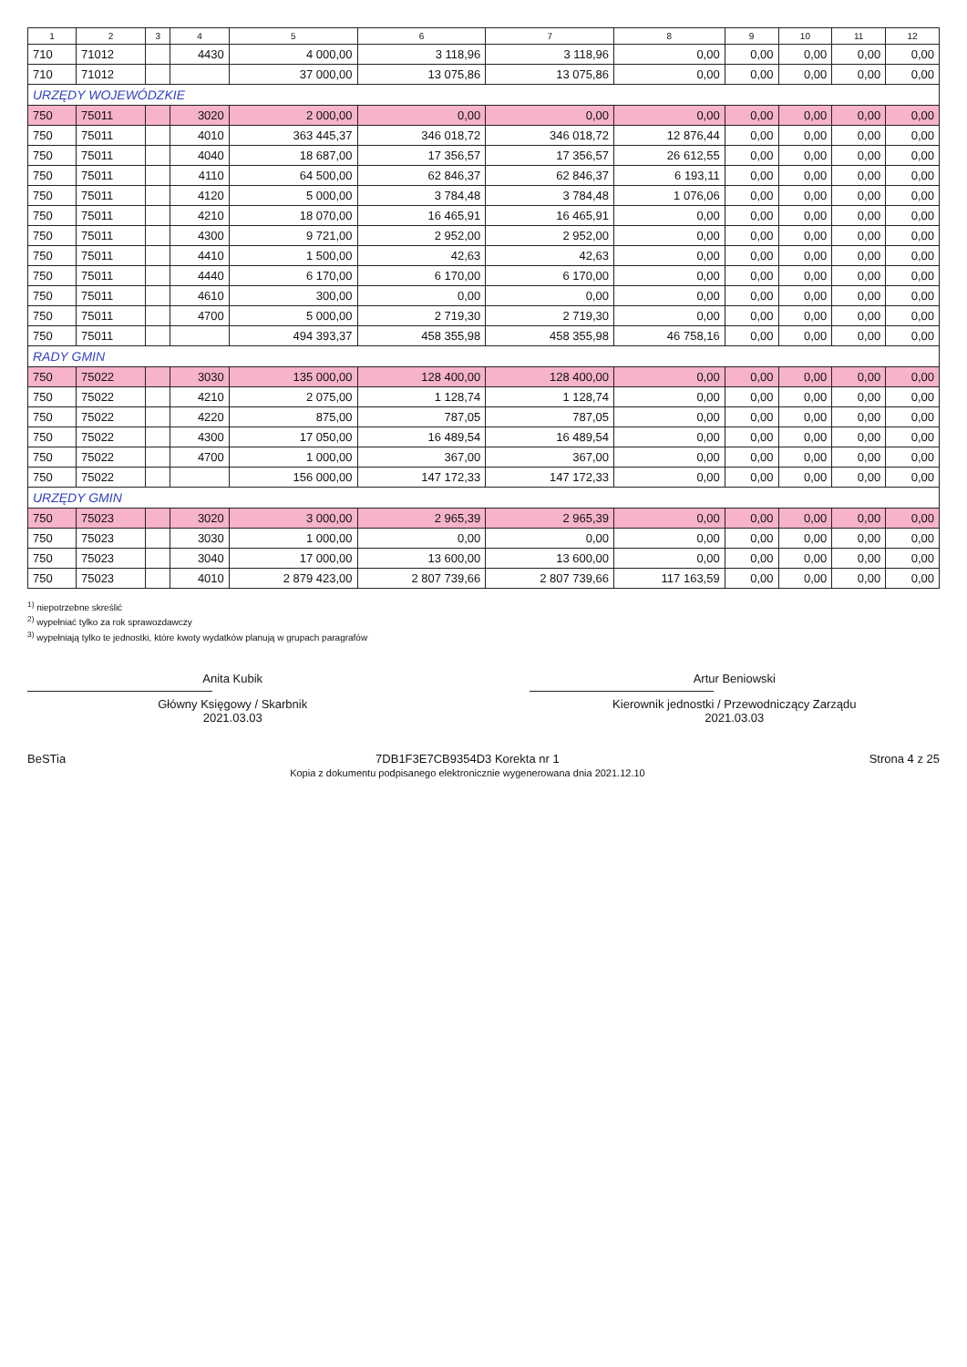| 1 | 2 | 3 | 4 | 5 | 6 | 7 | 8 | 9 | 10 | 11 | 12 |
| --- | --- | --- | --- | --- | --- | --- | --- | --- | --- | --- | --- |
| 710 | 71012 | | 4430 | 4 000,00 | 3 118,96 | 3 118,96 | 0,00 | 0,00 | 0,00 | 0,00 | 0,00 |
| 710 | 71012 | | | 37 000,00 | 13 075,86 | 13 075,86 | 0,00 | 0,00 | 0,00 | 0,00 | 0,00 |
| URZĘDY WOJEWÓDZKIE | | | | | | | | | | | |
| 750 | 75011 | | 3020 | 2 000,00 | 0,00 | 0,00 | 0,00 | 0,00 | 0,00 | 0,00 | 0,00 |
| 750 | 75011 | | 4010 | 363 445,37 | 346 018,72 | 346 018,72 | 12 876,44 | 0,00 | 0,00 | 0,00 | 0,00 |
| 750 | 75011 | | 4040 | 18 687,00 | 17 356,57 | 17 356,57 | 26 612,55 | 0,00 | 0,00 | 0,00 | 0,00 |
| 750 | 75011 | | 4110 | 64 500,00 | 62 846,37 | 62 846,37 | 6 193,11 | 0,00 | 0,00 | 0,00 | 0,00 |
| 750 | 75011 | | 4120 | 5 000,00 | 3 784,48 | 3 784,48 | 1 076,06 | 0,00 | 0,00 | 0,00 | 0,00 |
| 750 | 75011 | | 4210 | 18 070,00 | 16 465,91 | 16 465,91 | 0,00 | 0,00 | 0,00 | 0,00 | 0,00 |
| 750 | 75011 | | 4300 | 9 721,00 | 2 952,00 | 2 952,00 | 0,00 | 0,00 | 0,00 | 0,00 | 0,00 |
| 750 | 75011 | | 4410 | 1 500,00 | 42,63 | 42,63 | 0,00 | 0,00 | 0,00 | 0,00 | 0,00 |
| 750 | 75011 | | 4440 | 6 170,00 | 6 170,00 | 6 170,00 | 0,00 | 0,00 | 0,00 | 0,00 | 0,00 |
| 750 | 75011 | | 4610 | 300,00 | 0,00 | 0,00 | 0,00 | 0,00 | 0,00 | 0,00 | 0,00 |
| 750 | 75011 | | 4700 | 5 000,00 | 2 719,30 | 2 719,30 | 0,00 | 0,00 | 0,00 | 0,00 | 0,00 |
| 750 | 75011 | | | 494 393,37 | 458 355,98 | 458 355,98 | 46 758,16 | 0,00 | 0,00 | 0,00 | 0,00 |
| RADY GMIN | | | | | | | | | | | |
| 750 | 75022 | | 3030 | 135 000,00 | 128 400,00 | 128 400,00 | 0,00 | 0,00 | 0,00 | 0,00 | 0,00 |
| 750 | 75022 | | 4210 | 2 075,00 | 1 128,74 | 1 128,74 | 0,00 | 0,00 | 0,00 | 0,00 | 0,00 |
| 750 | 75022 | | 4220 | 875,00 | 787,05 | 787,05 | 0,00 | 0,00 | 0,00 | 0,00 | 0,00 |
| 750 | 75022 | | 4300 | 17 050,00 | 16 489,54 | 16 489,54 | 0,00 | 0,00 | 0,00 | 0,00 | 0,00 |
| 750 | 75022 | | 4700 | 1 000,00 | 367,00 | 367,00 | 0,00 | 0,00 | 0,00 | 0,00 | 0,00 |
| 750 | 75022 | | | 156 000,00 | 147 172,33 | 147 172,33 | 0,00 | 0,00 | 0,00 | 0,00 | 0,00 |
| URZĘDY GMIN | | | | | | | | | | | |
| 750 | 75023 | | 3020 | 3 000,00 | 2 965,39 | 2 965,39 | 0,00 | 0,00 | 0,00 | 0,00 | 0,00 |
| 750 | 75023 | | 3030 | 1 000,00 | 0,00 | 0,00 | 0,00 | 0,00 | 0,00 | 0,00 | 0,00 |
| 750 | 75023 | | 3040 | 17 000,00 | 13 600,00 | 13 600,00 | 0,00 | 0,00 | 0,00 | 0,00 | 0,00 |
| 750 | 75023 | | 4010 | 2 879 423,00 | 2 807 739,66 | 2 807 739,66 | 117 163,59 | 0,00 | 0,00 | 0,00 | 0,00 |
<sup>1)</sup> niepotrzebne skreślić
<sup>2)</sup> wypełniać tylko za rok sprawozdawczy
<sup>3)</sup> wypełniają tylko te jednostki, które kwoty wydatków planują w grupach paragrafów
Anita Kubik
Główny Księgowy / Skarbnik
2021.03.03
Artur Beniowski
Kierownik jednostki / Przewodniczący Zarządu
2021.03.03
BeSTia 7DB1F3E7CB9354D3 Korekta nr 1
Kopia z dokumentu podpisanego elektronicznie wygenerowana dnia 2021.12.10
Strona 4 z 25